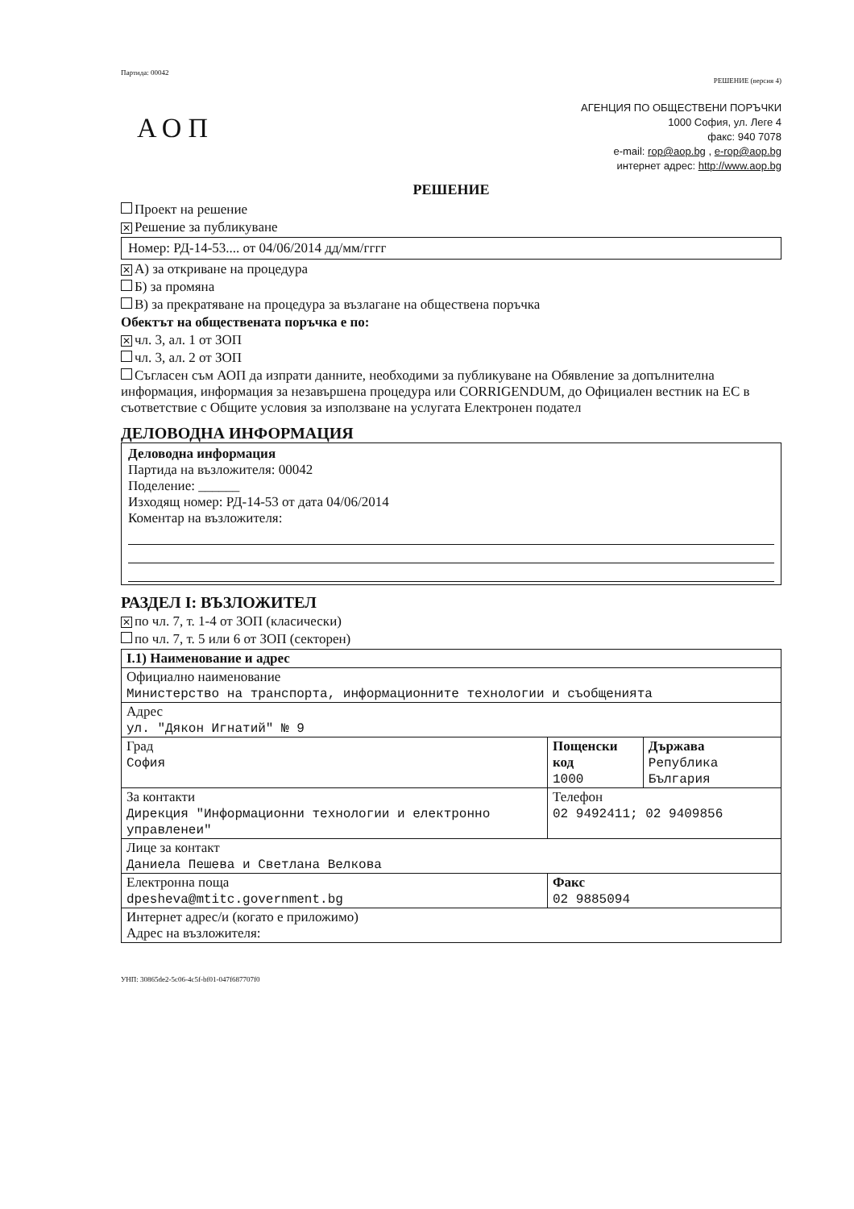Партида: 00042
РЕШЕНИЕ (версия 4)
АОП
АГЕНЦИЯ ПО ОБЩЕСТВЕНИ ПОРЪЧКИ
1000 София, ул. Леге 4
факс: 940 7078
e-mail: rop@aop.bg , e-rop@aop.bg
интернет адрес: http://www.aop.bg
РЕШЕНИЕ
Проект на решение
✕ Решение за публикуване
Номер: РД-14-53.... от 04/06/2014 дд/мм/гггг
✕ А) за откриване на процедура
Б) за промяна
В) за прекратяване на процедура за възлагане на обществена поръчка
Обектът на обществената поръчка е по:
✕ чл. 3, ал. 1 от ЗОП
чл. 3, ал. 2 от ЗОП
Съгласен съм АОП да изпрати данните, необходими за публикуване на Обявление за допълнителна информация, информация за незавършена процедура или CORRIGENDUM, до Официален вестник на ЕС в съответствие с Общите условия за използване на услугата Електронен подател
ДЕЛОВОДНА ИНФОРМАЦИЯ
Деловодна информация
Партида на възложителя: 00042
Поделение: ______
Изходящ номер: РД-14-53 от дата 04/06/2014
Коментар на възложителя:
РАЗДЕЛ I: ВЪЗЛОЖИТЕЛ
✕ по чл. 7, т. 1-4 от ЗОП (класически)
по чл. 7, т. 5 или 6 от ЗОП (секторен)
| I.1) Наименование и адрес | | |
| Официално наименование Министерство на транспорта, информационните технологии и съобщенията | | |
| Адрес ул. "Дякон Игнатий" № 9 | | |
| Град София | Пощенски код 1000 | Държава Република България |
| За контакти Дирекция "Информационни технологии и електронно управленеи" | Телефон 02 9492411; 02 9409856 | |
| Лице за контакт Даниела Пешева и Светлана Велкова | | |
| Електронна поща dpesheva@mtitc.government.bg | Факс 02 9885094 | |
| Интернет адрес/и (когато е приложимо) Адрес на възложителя: | | |
УНП: 30865de2-5c06-4c5f-bf01-047f687707f0